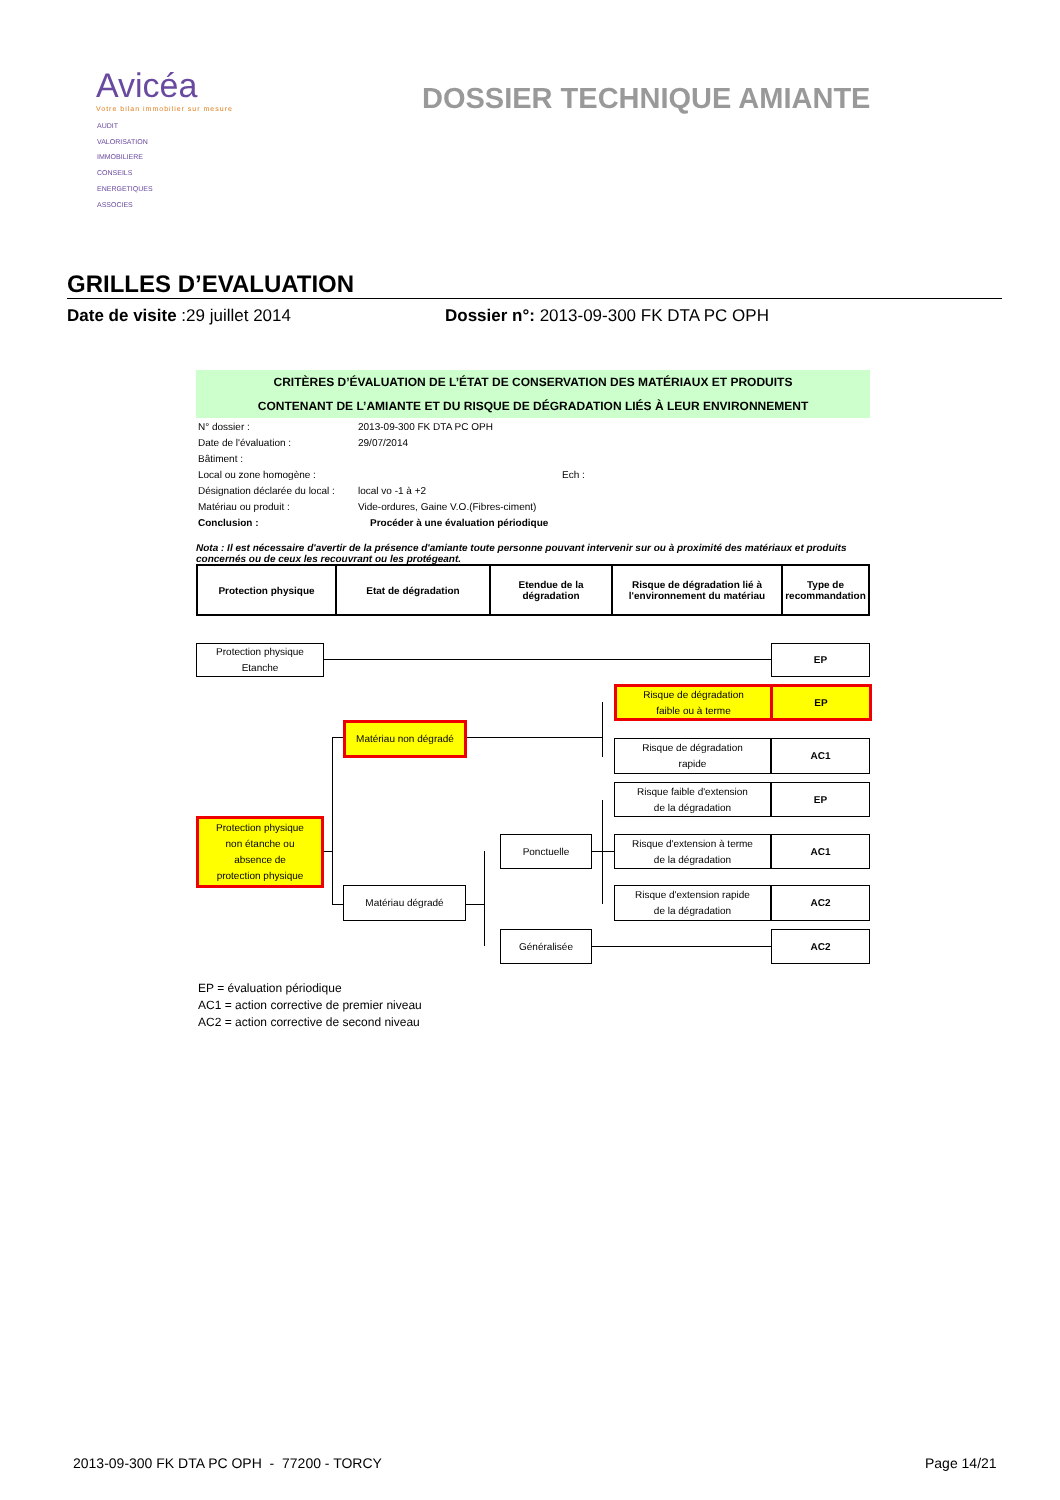Avicéa
Votre bilan immobilier sur mesure
AUDIT
VALORISATION
IMMOBILIERE
CONSEILS
ENERGETIQUES
ASSOCIES
DOSSIER TECHNIQUE AMIANTE
GRILLES D’EVALUATION
Date de visite :29 juillet 2014 Dossier n°: 2013-09-300 FK DTA PC OPH
CRITÈRES D’ÉVALUATION DE L’ÉTAT DE CONSERVATION DES MATÉRIAUX ET PRODUITS
CONTENANT DE L’AMIANTE ET DU RISQUE DE DÉGRADATION LIÉS À LEUR ENVIRONNEMENT
| N° dossier : | 2013-09-300 FK DTA PC OPH |
| Date de l'évaluation : | 29/07/2014 |
| Bâtiment : | |
| Local ou zone homogène : | Ech : |
| Désignation déclarée du local : | local vo -1 à +2 |
| Matériau ou produit : | Vide-ordures, Gaine V.O.(Fibres-ciment) |
| Conclusion : | Procéder à une évaluation périodique |
Nota : Il est nécessaire d'avertir de la présence d'amiante toute personne pouvant intervenir sur ou à proximité des matériaux et produits concernés ou de ceux les recouvrant ou les protégeant.
| Protection physique | Etat de dégradation | Etendue de la dégradation | Risque de dégradation lié à l'environnement du matériau | Type de recommandation |
Protection physique
Etanche
EP
Risque de dégradation
faible ou à terme
EP
Matériau non dégradé
Risque de dégradation
rapide
AC1
Risque faible d'extension
de la dégradation
EP
Protection physique
non étanche ou
absence de
protection physique
Ponctuelle
Risque d'extension à terme
de la dégradation
AC1
Matériau dégradé
Risque d'extension rapide
de la dégradation
AC2
Généralisée AC2
EP = évaluation périodique
AC1 = action corrective de premier niveau
AC2 = action corrective de second niveau
2013-09-300 FK DTA PC OPH - 77200 - TORCY
Page 14/21